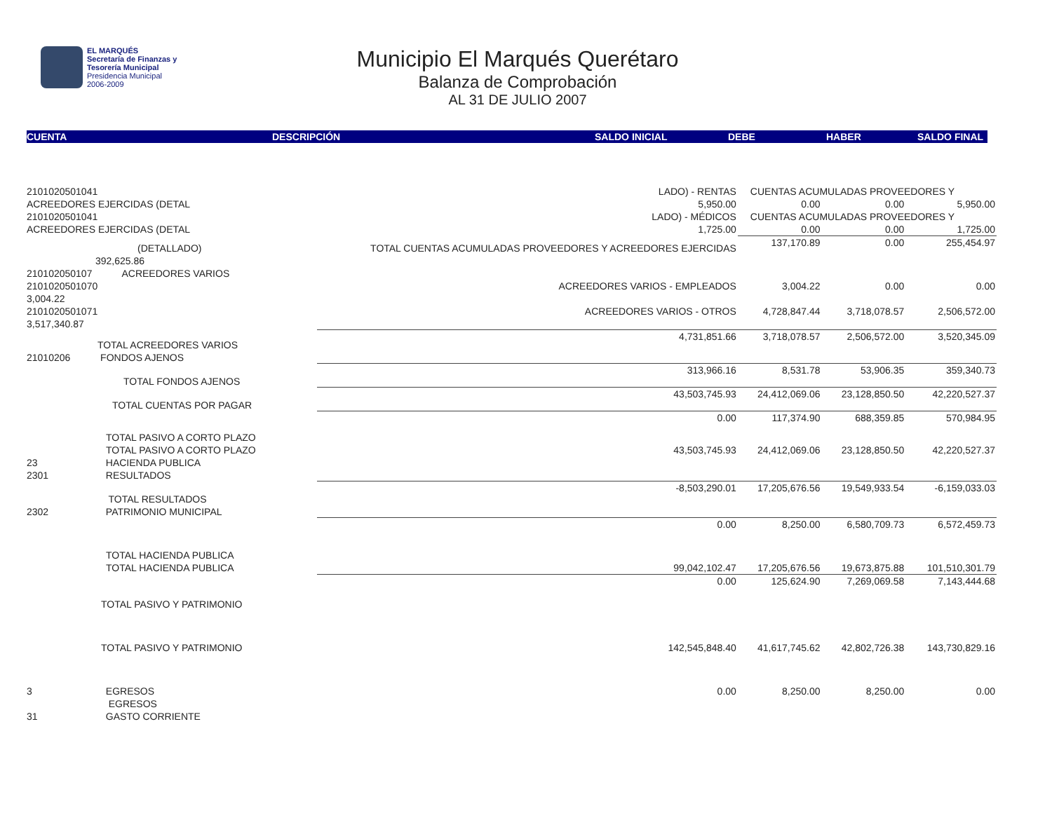EL MARQUÉS
Secretaría de Finanzas y
Tesorería Municipal
Presidencia Municipal
2006-2009
Municipio El Marqués Querétaro
Balanza de Comprobación
AL 31 DE JULIO 2007
CUENTA DESCRIPCIÓN SALDO INICIAL DEBE HABER SALDO FINAL
| 2101020501041 | LADO) - RENTAS | | CUENTAS ACUMULADAS PROVEEDORES Y | | |
| ACREEDORES EJERCIDAS (DETAL | 5,950.00 | | 0.00 | 0.00 | 5,950.00 |
| 2101020501041 | LADO) - MÉDICOS | | CUENTAS ACUMULADAS PROVEEDORES Y | | |
| ACREEDORES EJERCIDAS (DETAL | 1,725.00 | | 0.00 | 0.00 | 1,725.00 |
| (DETALLADO) 392,625.86 | TOTAL CUENTAS ACUMULADAS PROVEEDORES Y ACREEDORES EJERCIDAS | | 137,170.89 | 0.00 | 255,454.97 |
| 210102050107 ACREEDORES VARIOS | | | | | |
| 2101020501070 3,004.22 | ACREEDORES VARIOS - EMPLEADOS | | 3,004.22 | 0.00 | 0.00 |
| 2101020501071 3,517,340.87 | ACREEDORES VARIOS - OTROS | | 4,728,847.44 | 3,718,078.57 | 2,506,572.00 |
| TOTAL ACREEDORES VARIOS 21010206 FONDOS AJENOS | | 4,731,851.66 | 3,718,078.57 | 2,506,572.00 | 3,520,345.09 |
| TOTAL FONDOS AJENOS | | 313,966.16 | 8,531.78 | 53,906.35 | 359,340.73 |
| TOTAL CUENTAS POR PAGAR | | 43,503,745.93 | 24,412,069.06 | 23,128,850.50 | 42,220,527.37 |
| TOTAL PASIVO A CORTO PLAZO | | 0.00 | 117,374.90 | 688,359.85 | 570,984.95 |
| TOTAL PASIVO A CORTO PLAZO | | 43,503,745.93 | 24,412,069.06 | 23,128,850.50 | 42,220,527.37 |
| 23 HACIENDA PUBLICA 2301 RESULTADOS | | | | | |
| TOTAL RESULTADOS 2302 PATRIMONIO MUNICIPAL | | -8,503,290.01 | 17,205,676.56 | 19,549,933.54 | -6,159,033.03 |
| TOTAL HACIENDA PUBLICA | | 0.00 | 8,250.00 | 6,580,709.73 | 6,572,459.73 |
| TOTAL HACIENDA PUBLICA | | 99,042,102.47 | 17,205,676.56 | 19,673,875.88 | 101,510,301.79 |
| TOTAL PASIVO Y PATRIMONIO | | 0.00 | 125,624.90 | 7,269,069.58 | 7,143,444.68 |
| TOTAL PASIVO Y PATRIMONIO | | 142,545,848.40 | 41,617,745.62 | 42,802,726.38 | 143,730,829.16 |
| 3 EGRESOS EGRESOS 31 GASTO CORRIENTE | | 0.00 | 8,250.00 | 8,250.00 | 0.00 |